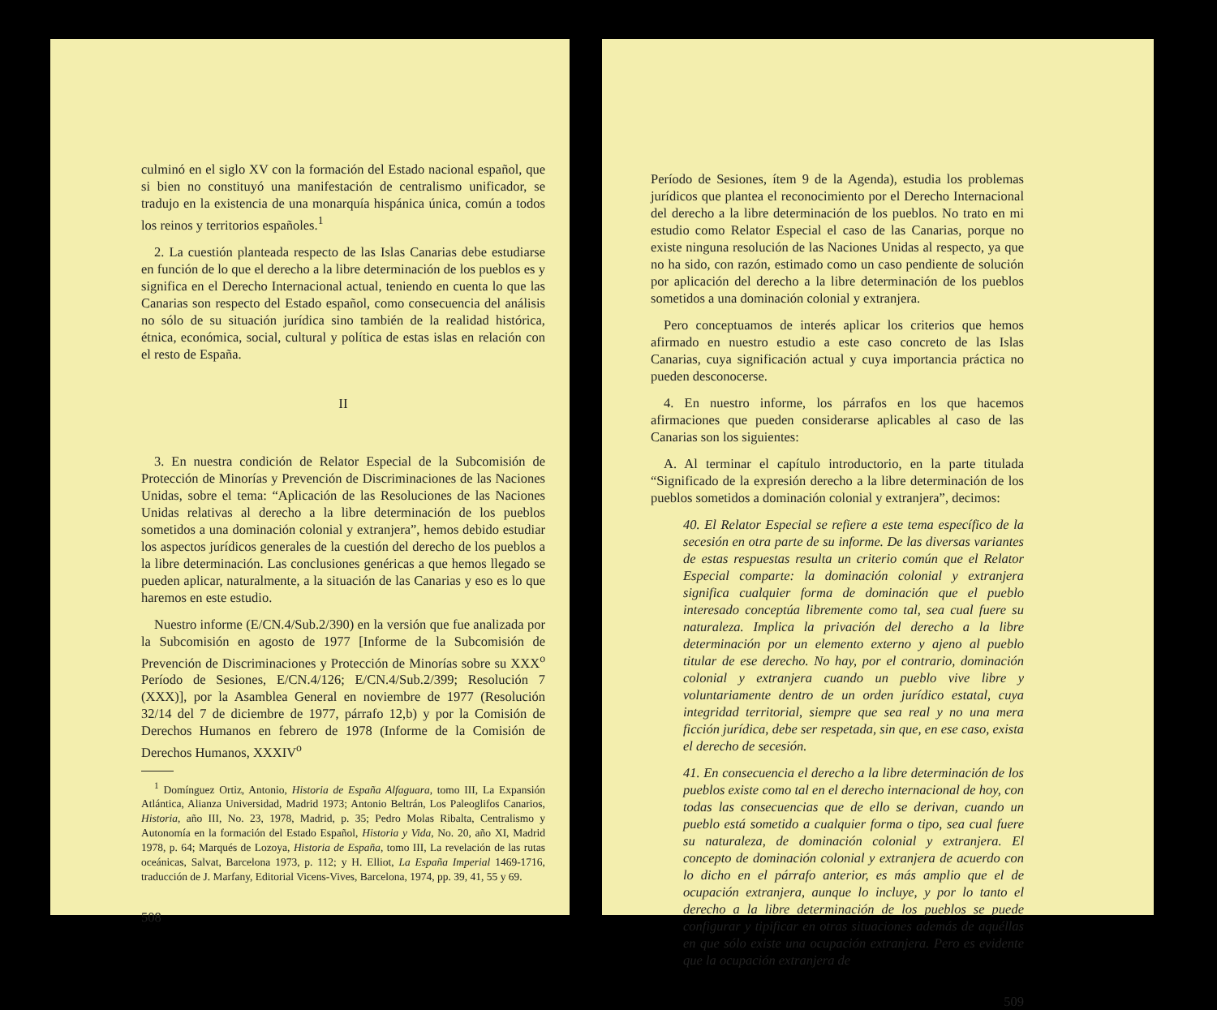culminó en el siglo XV con la formación del Estado nacional español, que si bien no constituyó una manifestación de centralismo unificador, se tradujo en la existencia de una monarquía hispánica única, común a todos los reinos y territorios españoles.<sup>1</sup>
2. La cuestión planteada respecto de las Islas Canarias debe estudiarse en función de lo que el derecho a la libre determinación de los pueblos es y significa en el Derecho Internacional actual, teniendo en cuenta lo que las Canarias son respecto del Estado español, como consecuencia del análisis no sólo de su situación jurídica sino también de la realidad histórica, étnica, económica, social, cultural y política de estas islas en relación con el resto de España.
II
3. En nuestra condición de Relator Especial de la Subcomisión de Protección de Minorías y Prevención de Discriminaciones de las Naciones Unidas, sobre el tema: “Aplicación de las Resoluciones de las Naciones Unidas relativas al derecho a la libre determinación de los pueblos sometidos a una dominación colonial y extranjera”, hemos debido estudiar los aspectos jurídicos generales de la cuestión del derecho de los pueblos a la libre determinación. Las conclusiones genéricas a que hemos llegado se pueden aplicar, naturalmente, a la situación de las Canarias y eso es lo que haremos en este estudio.
Nuestro informe (E/CN.4/Sub.2/390) en la versión que fue analizada por la Subcomisión en agosto de 1977 [Informe de la Subcomisión de Prevención de Discriminaciones y Protección de Minorías sobre su XXX<sup>o</sup> Período de Sesiones, E/CN.4/126; E/CN.4/Sub.2/399; Resolución 7 (XXX)], por la Asamblea General en noviembre de 1977 (Resolución 32/14 del 7 de diciembre de 1977, párrafo 12,b) y por la Comisión de Derechos Humanos en febrero de 1978 (Informe de la Comisión de Derechos Humanos, XXXIV<sup>o</sup>
<sup>1</sup> Domínguez Ortiz, Antonio, Historia de España Alfaguara, tomo III, La Expansión Atlántica, Alianza Universidad, Madrid 1973; Antonio Beltrán, Los Paleoglifos Canarios, Historia, año III, No. 23, 1978, Madrid, p. 35; Pedro Molas Ribalta, Centralismo y Autonomía en la formación del Estado Español, Historia y Vida, No. 20, año XI, Madrid 1978, p. 64; Marqués de Lozoya, Historia de España, tomo III, La revelación de las rutas oceánicas, Salvat, Barcelona 1973, p. 112; y H. Elliot, La España Imperial 1469-1716, traducción de J. Marfany, Editorial Vicens-Vives, Barcelona, 1974, pp. 39, 41, 55 y 69.
508
Período de Sesiones, ítem 9 de la Agenda), estudia los problemas jurídicos que plantea el reconocimiento por el Derecho Internacional del derecho a la libre determinación de los pueblos. No trato en mi estudio como Relator Especial el caso de las Canarias, porque no existe ninguna resolución de las Naciones Unidas al respecto, ya que no ha sido, con razón, estimado como un caso pendiente de solución por aplicación del derecho a la libre determinación de los pueblos sometidos a una dominación colonial y extranjera.
Pero conceptuamos de interés aplicar los criterios que hemos afirmado en nuestro estudio a este caso concreto de las Islas Canarias, cuya significación actual y cuya importancia práctica no pueden desconocerse.
4. En nuestro informe, los párrafos en los que hacemos afirmaciones que pueden considerarse aplicables al caso de las Canarias son los siguientes:
A. Al terminar el capítulo introductorio, en la parte titulada “Significado de la expresión derecho a la libre determinación de los pueblos sometidos a dominación colonial y extranjera”, decimos:
40. El Relator Especial se refiere a este tema específico de la secesión en otra parte de su informe. De las diversas variantes de estas respuestas resulta un criterio común que el Relator Especial comparte: la dominación colonial y extranjera significa cualquier forma de dominación que el pueblo interesado conceptúa libremente como tal, sea cual fuere su naturaleza. Implica la privación del derecho a la libre determinación por un elemento externo y ajeno al pueblo titular de ese derecho. No hay, por el contrario, dominación colonial y extranjera cuando un pueblo vive libre y voluntariamente dentro de un orden jurídico estatal, cuya integridad territorial, siempre que sea real y no una mera ficción jurídica, debe ser respetada, sin que, en ese caso, exista el derecho de secesión.
41. En consecuencia el derecho a la libre determinación de los pueblos existe como tal en el derecho internacional de hoy, con todas las consecuencias que de ello se derivan, cuando un pueblo está sometido a cualquier forma o tipo, sea cual fuere su naturaleza, de dominación colonial y extranjera. El concepto de dominación colonial y extranjera de acuerdo con lo dicho en el párrafo anterior, es más amplio que el de ocupación extranjera, aunque lo incluye, y por lo tanto el derecho a la libre determinación de los pueblos se puede configurar y tipificar en otras situaciones además de aquéllas en que sólo existe una ocupación extranjera. Pero es evidente que la ocupación extranjera de
509